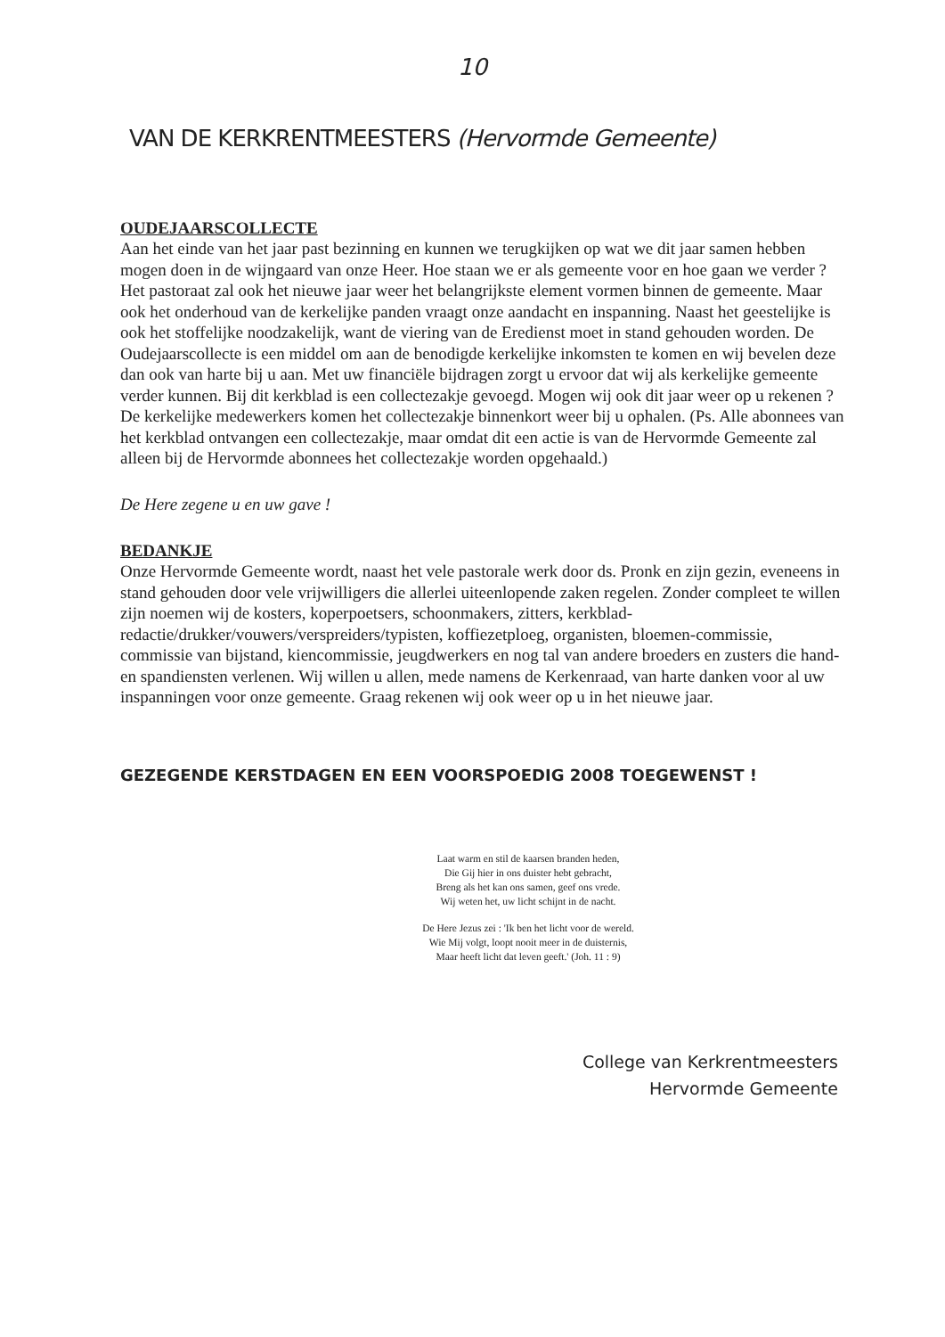10
VAN DE KERKRENTMEESTERS (Hervormde Gemeente)
OUDEJAARSCOLLECTE
Aan het einde van het jaar past bezinning en kunnen we terugkijken op wat we dit jaar samen hebben mogen doen in de wijngaard van onze Heer. Hoe staan we er als gemeente voor en hoe gaan we verder ? Het pastoraat zal ook het nieuwe jaar weer het belangrijkste element vormen binnen de gemeente. Maar ook het onderhoud van de kerkelijke panden vraagt onze aandacht en inspanning. Naast het geestelijke is ook het stoffelijke noodzakelijk, want de viering van de Eredienst moet in stand gehouden worden. De Oudejaarscollecte is een middel om aan de benodigde kerkelijke inkomsten te komen en wij bevelen deze dan ook van harte bij u aan. Met uw financiële bijdragen zorgt u ervoor dat wij als kerkelijke gemeente verder kunnen. Bij dit kerkblad is een collectezakje gevoegd. Mogen wij ook dit jaar weer op u rekenen ? De kerkelijke medewerkers komen het collectezakje binnenkort weer bij u ophalen. (Ps. Alle abonnees van het kerkblad ontvangen een collectezakje, maar omdat dit een actie is van de Hervormde Gemeente zal alleen bij de Hervormde abonnees het collectezakje worden opgehaald.)
De Here zegene u en uw gave !
BEDANKJE
Onze Hervormde Gemeente wordt, naast het vele pastorale werk door ds. Pronk en zijn gezin, eveneens in stand gehouden door vele vrijwilligers die allerlei uiteenlopende zaken regelen. Zonder compleet te willen zijn noemen wij de kosters, koperpoetsers, schoonmakers, zitters, kerkblad-redactie/drukker/vouwers/verspreiders/typisten, koffiezetploeg, organisten, bloemen-commissie, commissie van bijstand, kiencommissie, jeugdwerkers en nog tal van andere broeders en zusters die hand- en spandiensten verlenen. Wij willen u allen, mede namens de Kerkenraad, van harte danken voor al uw inspanningen voor onze gemeente. Graag rekenen wij ook weer op u in het nieuwe jaar.
GEZEGENDE KERSTDAGEN EN EEN VOORSPOEDIG 2008 TOEGEWENST !
Laat warm en stil de kaarsen branden heden,
Die Gij hier in ons duister hebt gebracht,
Breng als het kan ons samen, geef ons vrede.
Wij weten het, uw licht schijnt in de nacht.
De Here Jezus zei : 'Ik ben het licht voor de wereld.
Wie Mij volgt, loopt nooit meer in de duisternis,
Maar heeft licht dat leven geeft.' (Joh. 11 : 9)
College van Kerkrentmeesters
Hervormde Gemeente